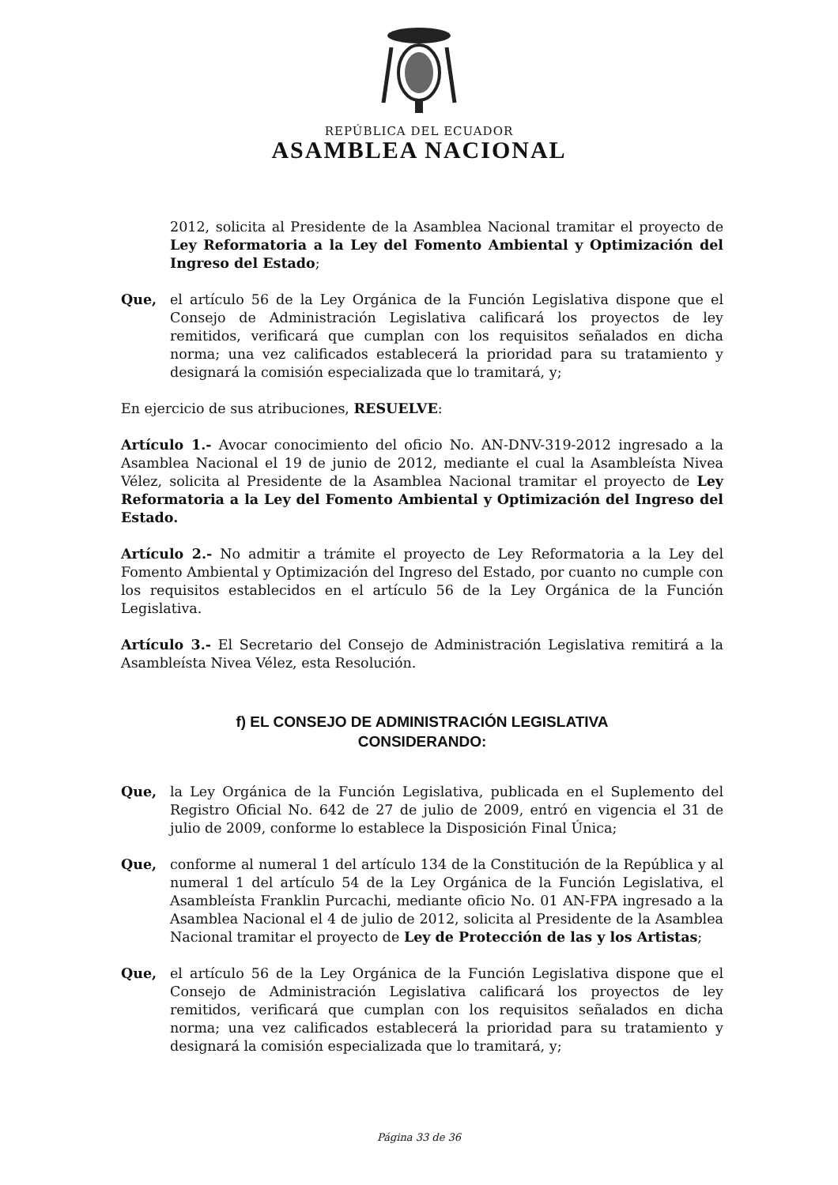REPÚBLICA DEL ECUADOR
ASAMBLEA NACIONAL
2012, solicita al Presidente de la Asamblea Nacional tramitar el proyecto de Ley Reformatoria a la Ley del Fomento Ambiental y Optimización del Ingreso del Estado;
Que, el artículo 56 de la Ley Orgánica de la Función Legislativa dispone que el Consejo de Administración Legislativa calificará los proyectos de ley remitidos, verificará que cumplan con los requisitos señalados en dicha norma; una vez calificados establecerá la prioridad para su tratamiento y designará la comisión especializada que lo tramitará, y;
En ejercicio de sus atribuciones, RESUELVE:
Artículo 1.- Avocar conocimiento del oficio No. AN-DNV-319-2012 ingresado a la Asamblea Nacional el 19 de junio de 2012, mediante el cual la Asambleísta Nivea Vélez, solicita al Presidente de la Asamblea Nacional tramitar el proyecto de Ley Reformatoria a la Ley del Fomento Ambiental y Optimización del Ingreso del Estado.
Artículo 2.- No admitir a trámite el proyecto de Ley Reformatoria a la Ley del Fomento Ambiental y Optimización del Ingreso del Estado, por cuanto no cumple con los requisitos establecidos en el artículo 56 de la Ley Orgánica de la Función Legislativa.
Artículo 3.- El Secretario del Consejo de Administración Legislativa remitirá a la Asambleísta Nivea Vélez, esta Resolución.
f) EL CONSEJO DE ADMINISTRACIÓN LEGISLATIVA
CONSIDERANDO:
Que, la Ley Orgánica de la Función Legislativa, publicada en el Suplemento del Registro Oficial No. 642 de 27 de julio de 2009, entró en vigencia el 31 de julio de 2009, conforme lo establece la Disposición Final Única;
Que, conforme al numeral 1 del artículo 134 de la Constitución de la República y al numeral 1 del artículo 54 de la Ley Orgánica de la Función Legislativa, el Asambleísta Franklin Purcachi, mediante oficio No. 01 AN-FPA ingresado a la Asamblea Nacional el 4 de julio de 2012, solicita al Presidente de la Asamblea Nacional tramitar el proyecto de Ley de Protección de las y los Artistas;
Que, el artículo 56 de la Ley Orgánica de la Función Legislativa dispone que el Consejo de Administración Legislativa calificará los proyectos de ley remitidos, verificará que cumplan con los requisitos señalados en dicha norma; una vez calificados establecerá la prioridad para su tratamiento y designará la comisión especializada que lo tramitará, y;
Página 33 de 36